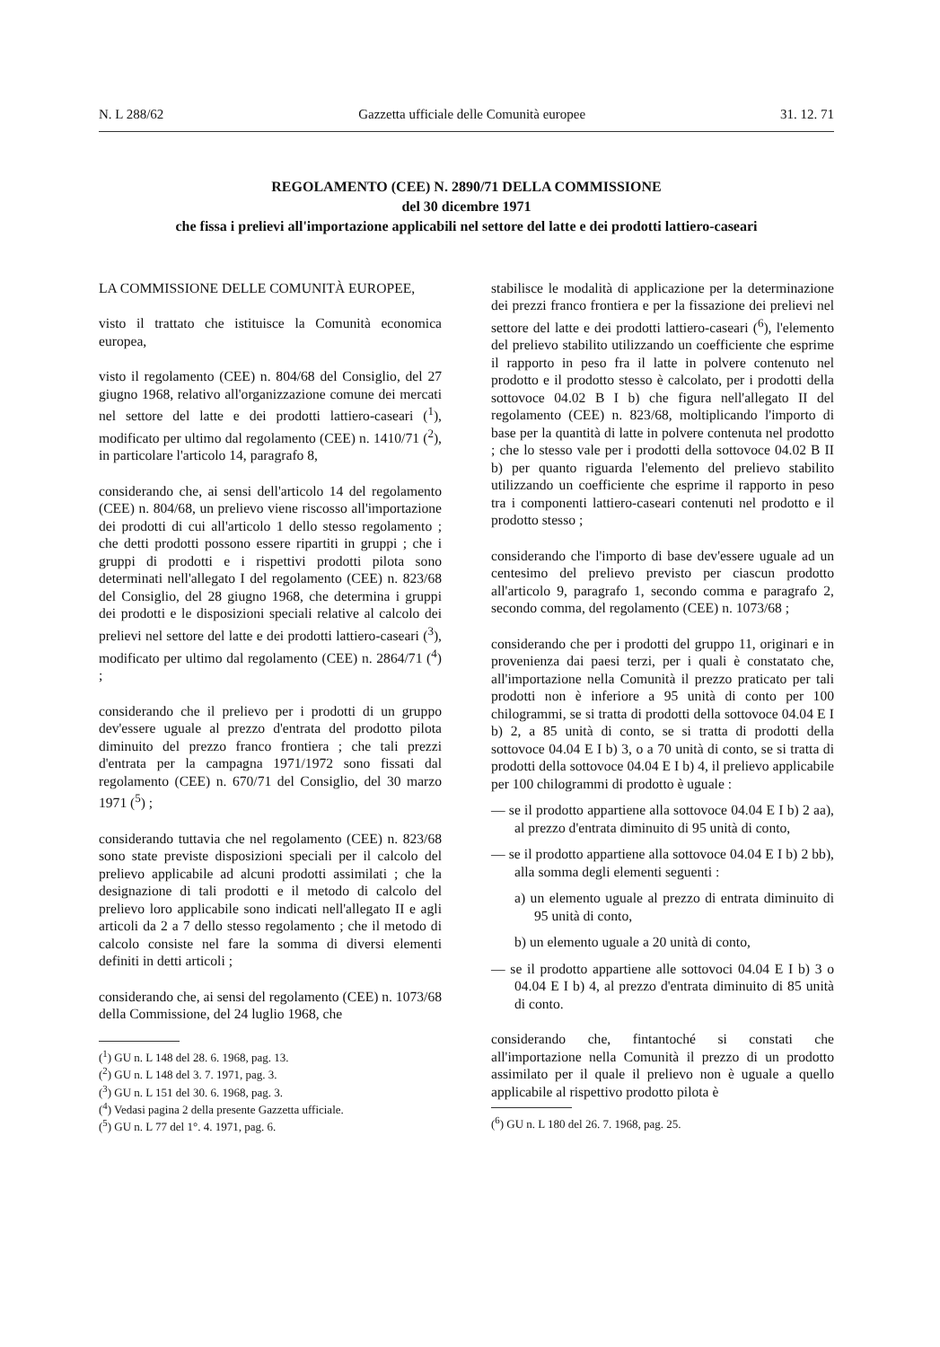N. L 288/62 Gazzetta ufficiale delle Comunità europee 31. 12. 71
REGOLAMENTO (CEE) N. 2890/71 DELLA COMMISSIONE
del 30 dicembre 1971
che fissa i prelievi all'importazione applicabili nel settore del latte e dei prodotti lattiero-caseari
LA COMMISSIONE DELLE COMUNITÀ EUROPEE,
visto il trattato che istituisce la Comunità economica europea,
visto il regolamento (CEE) n. 804/68 del Consiglio, del 27 giugno 1968, relativo all'organizzazione comune dei mercati nel settore del latte e dei prodotti lattiero-caseari (<sup>1</sup>), modificato per ultimo dal regolamento (CEE) n. 1410/71 (<sup>2</sup>), in particolare l'articolo 14, paragrafo 8,
considerando che, ai sensi dell'articolo 14 del regolamento (CEE) n. 804/68, un prelievo viene riscosso all'importazione dei prodotti di cui all'articolo 1 dello stesso regolamento ; che detti prodotti possono essere ripartiti in gruppi ; che i gruppi di prodotti e i rispettivi prodotti pilota sono determinati nell'allegato I del regolamento (CEE) n. 823/68 del Consiglio, del 28 giugno 1968, che determina i gruppi dei prodotti e le disposizioni speciali relative al calcolo dei prelievi nel settore del latte e dei prodotti lattiero-caseari (<sup>3</sup>), modificato per ultimo dal regolamento (CEE) n. 2864/71 (<sup>4</sup>) ;
considerando che il prelievo per i prodotti di un gruppo dev'essere uguale al prezzo d'entrata del prodotto pilota diminuito del prezzo franco frontiera ; che tali prezzi d'entrata per la campagna 1971/1972 sono fissati dal regolamento (CEE) n. 670/71 del Consiglio, del 30 marzo 1971 (<sup>5</sup>) ;
considerando tuttavia che nel regolamento (CEE) n. 823/68 sono state previste disposizioni speciali per il calcolo del prelievo applicabile ad alcuni prodotti assimilati ; che la designazione di tali prodotti e il metodo di calcolo del prelievo loro applicabile sono indicati nell'allegato II e agli articoli da 2 a 7 dello stesso regolamento ; che il metodo di calcolo consiste nel fare la somma di diversi elementi definiti in detti articoli ;
considerando che, ai sensi del regolamento (CEE) n. 1073/68 della Commissione, del 24 luglio 1968, che
(<sup>1</sup>) GU n. L 148 del 28. 6. 1968, pag. 13.
(<sup>2</sup>) GU n. L 148 del 3. 7. 1971, pag. 3.
(<sup>3</sup>) GU n. L 151 del 30. 6. 1968, pag. 3.
(<sup>4</sup>) Vedasi pagina 2 della presente Gazzetta ufficiale.
(<sup>5</sup>) GU n. L 77 del 1°. 4. 1971, pag. 6.
stabilisce le modalità di applicazione per la determinazione dei prezzi franco frontiera e per la fissazione dei prelievi nel settore del latte e dei prodotti lattiero-caseari (<sup>6</sup>), l'elemento del prelievo stabilito utilizzando un coefficiente che esprime il rapporto in peso fra il latte in polvere contenuto nel prodotto e il prodotto stesso è calcolato, per i prodotti della sottovoce 04.02 B I b) che figura nell'allegato II del regolamento (CEE) n. 823/68, moltiplicando l'importo di base per la quantità di latte in polvere contenuta nel prodotto ; che lo stesso vale per i prodotti della sottovoce 04.02 B II b) per quanto riguarda l'elemento del prelievo stabilito utilizzando un coefficiente che esprime il rapporto in peso tra i componenti lattiero-caseari contenuti nel prodotto e il prodotto stesso ;
considerando che l'importo di base dev'essere uguale ad un centesimo del prelievo previsto per ciascun prodotto all'articolo 9, paragrafo 1, secondo comma e paragrafo 2, secondo comma, del regolamento (CEE) n. 1073/68 ;
considerando che per i prodotti del gruppo 11, originari e in provenienza dai paesi terzi, per i quali è constatato che, all'importazione nella Comunità il prezzo praticato per tali prodotti non è inferiore a 95 unità di conto per 100 chilogrammi, se si tratta di prodotti della sottovoce 04.04 E I b) 2, a 85 unità di conto, se si tratta di prodotti della sottovoce 04.04 E I b) 3, o a 70 unità di conto, se si tratta di prodotti della sottovoce 04.04 E I b) 4, il prelievo applicabile per 100 chilogrammi di prodotto è uguale :
— se il prodotto appartiene alla sottovoce 04.04 E I b) 2 aa), al prezzo d'entrata diminuito di 95 unità di conto,
— se il prodotto appartiene alla sottovoce 04.04 E I b) 2 bb), alla somma degli elementi seguenti :
a) un elemento uguale al prezzo di entrata diminuito di 95 unità di conto,
b) un elemento uguale a 20 unità di conto,
— se il prodotto appartiene alle sottovoci 04.04 E I b) 3 o 04.04 E I b) 4, al prezzo d'entrata diminuito di 85 unità di conto.
considerando che, fintantoché si constati che all'importazione nella Comunità il prezzo di un prodotto assimilato per il quale il prelievo non è uguale a quello applicabile al rispettivo prodotto pilota è
(<sup>6</sup>) GU n. L 180 del 26. 7. 1968, pag. 25.